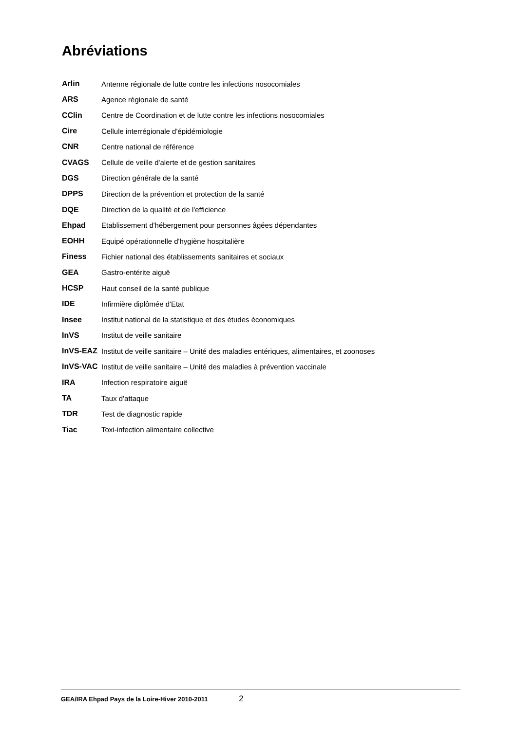Abréviations
Arlin
Antenne régionale de lutte contre les infections nosocomiales
ARS Agence régionale de santé
CClin
Centre de Coordination et de lutte contre les infections nosocomiales
Cire
Cellule interrégionale d'épidémiologie
CNR Centre national de référence
CVAGS
Cellule de veille d'alerte et de gestion sanitaires
DGS Direction générale de la santé
DPPS
Direction de la prévention et protection de la santé
DQE
Direction de la qualité et de l'efficience
Ehpad
Etablissement d'hébergement pour personnes âgées dépendantes
EOHH
Equipé opérationnelle d'hygiène hospitalière
Finess
Fichier national des établissements sanitaires et sociaux
GEA Gastro-entérite aiguë
HCSP
Haut conseil de la santé publique
IDE Infirmière diplômée d'Etat
Insee
Institut national de la statistique et des études économiques
InVS Institut de veille sanitaire
InVS-EAZ
Institut de veille sanitaire – Unité des maladies entériques, alimentaires, et zoonoses
InVS-VAC
Institut de veille sanitaire – Unité des maladies à prévention vaccinale
IRA Infection respiratoire aiguë
TA Taux d'attaque
TDR Test de diagnostic rapide
Tiac
Toxi-infection alimentaire collective
GEA/IRA Ehpad Pays de la Loire-Hiver 2010-2011 2